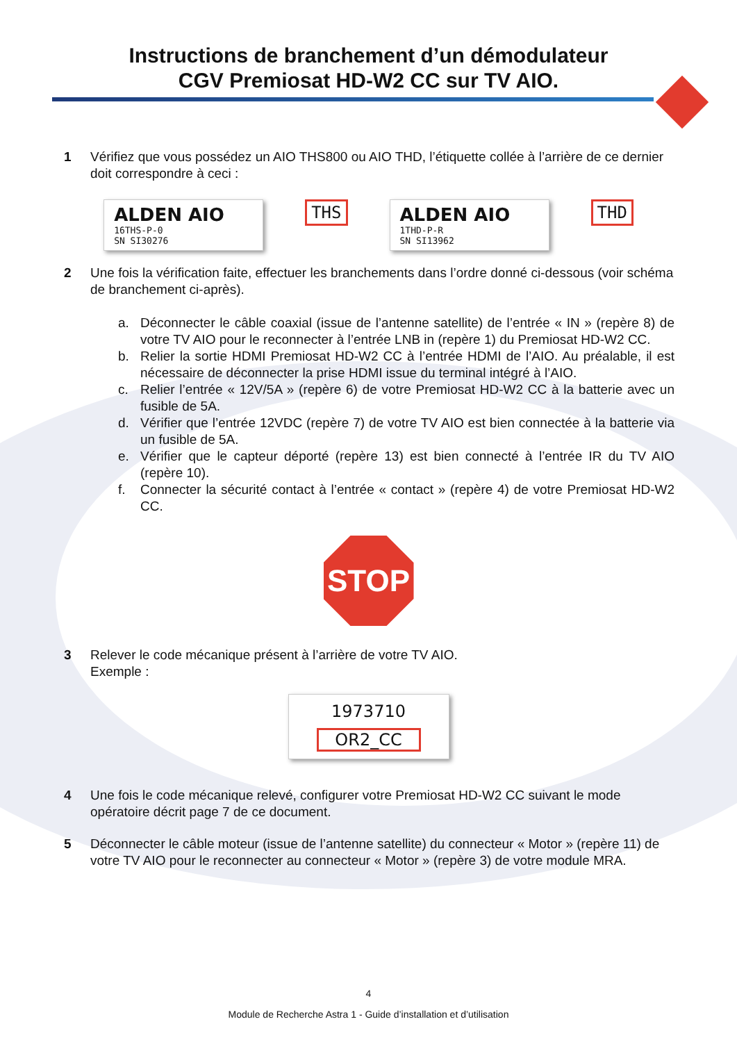Instructions de branchement d’un démodulateur
CGV Premiosat HD-W2 CC sur TV AIO.
1 Vérifiez que vous possédez un AIO THS800 ou AIO THD, l’étiquette collée à l’arrière de ce dernier doit correspondre à ceci :
ALDEN AIO
16THS-P-0
SN SI30276
THS
ALDEN AIO
1THD-P-R
SN SI13962
THD
2 Une fois la vérification faite, effectuer les branchements dans l’ordre donné ci-dessous (voir schéma de branchement ci-après).
a. Déconnecter le câble coaxial (issue de l’antenne satellite) de l’entrée « IN » (repère 8) de votre TV AIO pour le reconnecter à l’entrée LNB in (repère 1) du Premiosat HD-W2 CC.
b. Relier la sortie HDMI Premiosat HD-W2 CC à l’entrée HDMI de l’AIO. Au préalable, il est nécessaire de déconnecter la prise HDMI issue du terminal intégré à l’AIO.
c. Relier l’entrée « 12V/5A » (repère 6) de votre Premiosat HD-W2 CC à la batterie avec un fusible de 5A.
d. Vérifier que l’entrée 12VDC (repère 7) de votre TV AIO est bien connectée à la batterie via un fusible de 5A.
e. Vérifier que le capteur déporté (repère 13) est bien connecté à l’entrée IR du TV AIO (repère 10).
f. Connecter la sécurité contact à l’entrée « contact » (repère 4) de votre Premiosat HD-W2 CC.
STOP
3 Relever le code mécanique présent à l’arrière de votre TV AIO.
Exemple :
1973710
OR2_CC
4 Une fois le code mécanique relevé, configurer votre Premiosat HD-W2 CC suivant le mode opératoire décrit page 7 de ce document.
5 Déconnecter le câble moteur (issue de l’antenne satellite) du connecteur « Motor » (repère 11) de votre TV AIO pour le reconnecter au connecteur « Motor » (repère 3) de votre module MRA.
4
Module de Recherche Astra 1 - Guide d’installation et d’utilisation